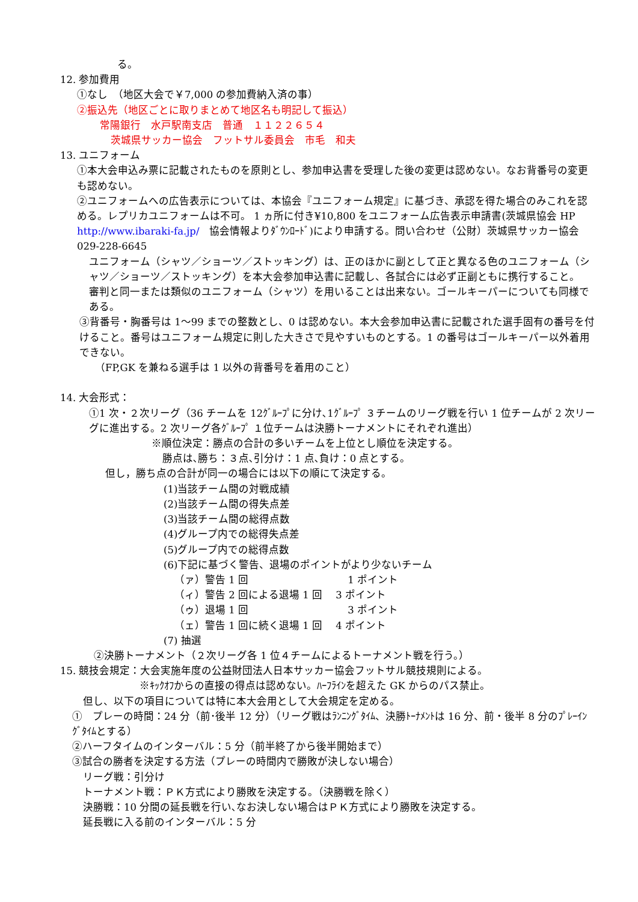る。
12. 参加費用
①なし　（地区大会で￥7,000 の参加費納入済の事）
②振込先（地区ごとに取りまとめて地区名も明記して振込）
常陽銀行　水戸駅南支店　普通　１１２２６５４
茨城県サッカー協会　フットサル委員会　市毛　和夫
13. ユニフォーム
①本大会申込み票に記載されたものを原則とし、参加申込書を受理した後の変更は認めない。なお背番号の変更も認めない。
②ユニフォームへの広告表示については、本協会『ユニフォーム規定』に基づき、承認を得た場合のみこれを認める。レプリカユニフォームは不可。 1 ヵ所に付き¥10,800 をユニフォーム広告表示申請書(茨城県協会 HP　http://www.ibaraki-fa.jp/　協会情報よりﾀﾞｳﾝﾛｰﾄﾞ)により申請する。問い合わせ（公財）茨城県サッカー協会 029-228-6645
ユニフォーム（シャツ／ショーツ／ストッキング）は、正のほかに副として正と異なる色のユニフォーム（シャツ／ショーツ／ストッキング）を本大会参加申込書に記載し、各試合には必ず正副ともに携行すること。
審判と同一または類似のユニフォーム（シャツ）を用いることは出来ない。ゴールキーパーについても同様である。
③背番号・胸番号は 1～99 までの整数とし、0 は認めない。本大会参加申込書に記載された選手固有の番号を付けること。番号はユニフォーム規定に則した大きさで見やすいものとする。1 の番号はゴールキーパー以外着用できない。
（FP,GK を兼ねる選手は 1 以外の背番号を着用のこと）
14. 大会形式：
①1 次・２次リーグ（36 チームを 12ｸﾞﾙｰﾌﾟに分け､1ｸﾞﾙｰﾌﾟ ３チームのリーグ戦を行い 1 位チームが 2 次リーグに進出する。2 次リーグ各ｸﾞﾙｰﾌﾟ １位チームは決勝トーナメントにそれぞれ進出）
※順位決定：勝点の合計の多いチームを上位とし順位を決定する。
勝点は､勝ち：３点､引分け：1 点､負け：0 点とする。
但し，勝ち点の合計が同一の場合には以下の順にて決定する。
(1)当該チーム間の対戦成績
(2)当該チーム間の得失点差
(3)当該チーム間の総得点数
(4)グループ内での総得失点差
(5)グループ内での総得点数
(6)下記に基づく警告、退場のポイントがより少ないチーム
（ァ）警告 1 回 1 ポイント
（ィ）警告 2 回による退場 1 回　 3 ポイント
（ゥ）退場 1 回 3 ポイント
（ェ）警告 1 回に続く退場 1 回　 4 ポイント
(7) 抽選
②決勝トーナメント（２次リーグ各 1 位４チームによるトーナメント戦を行う。）
15. 競技会規定：大会実施年度の公益財団法人日本サッカー協会フットサル競技規則による。
※ｷｯｸｵﾌからの直接の得点は認めない。ﾊｰﾌﾗｲﾝを超えた GK からのパス禁止。
但し、以下の項目については特に本大会用として大会規定を定める。
①　プレーの時間：24 分（前･後半 12 分）（リーグ戦はﾗﾝﾆﾝｸﾞﾀｲﾑ、決勝ﾄｰﾅﾒﾝﾄは 16 分、前・後半 8 分のﾌﾟﾚｰｲﾝｸﾞﾀｲﾑとする）
②ハーフタイムのインターバル：5 分（前半終了から後半開始まで）
③試合の勝者を決定する方法（プレーの時間内で勝敗が決しない場合）
リーグ戦：引分け
トーナメント戦：ＰＫ方式により勝敗を決定する。（決勝戦を除く）
決勝戦：10 分間の延長戦を行い､なお決しない場合はＰＫ方式により勝敗を決定する。
延長戦に入る前のインターバル：5 分